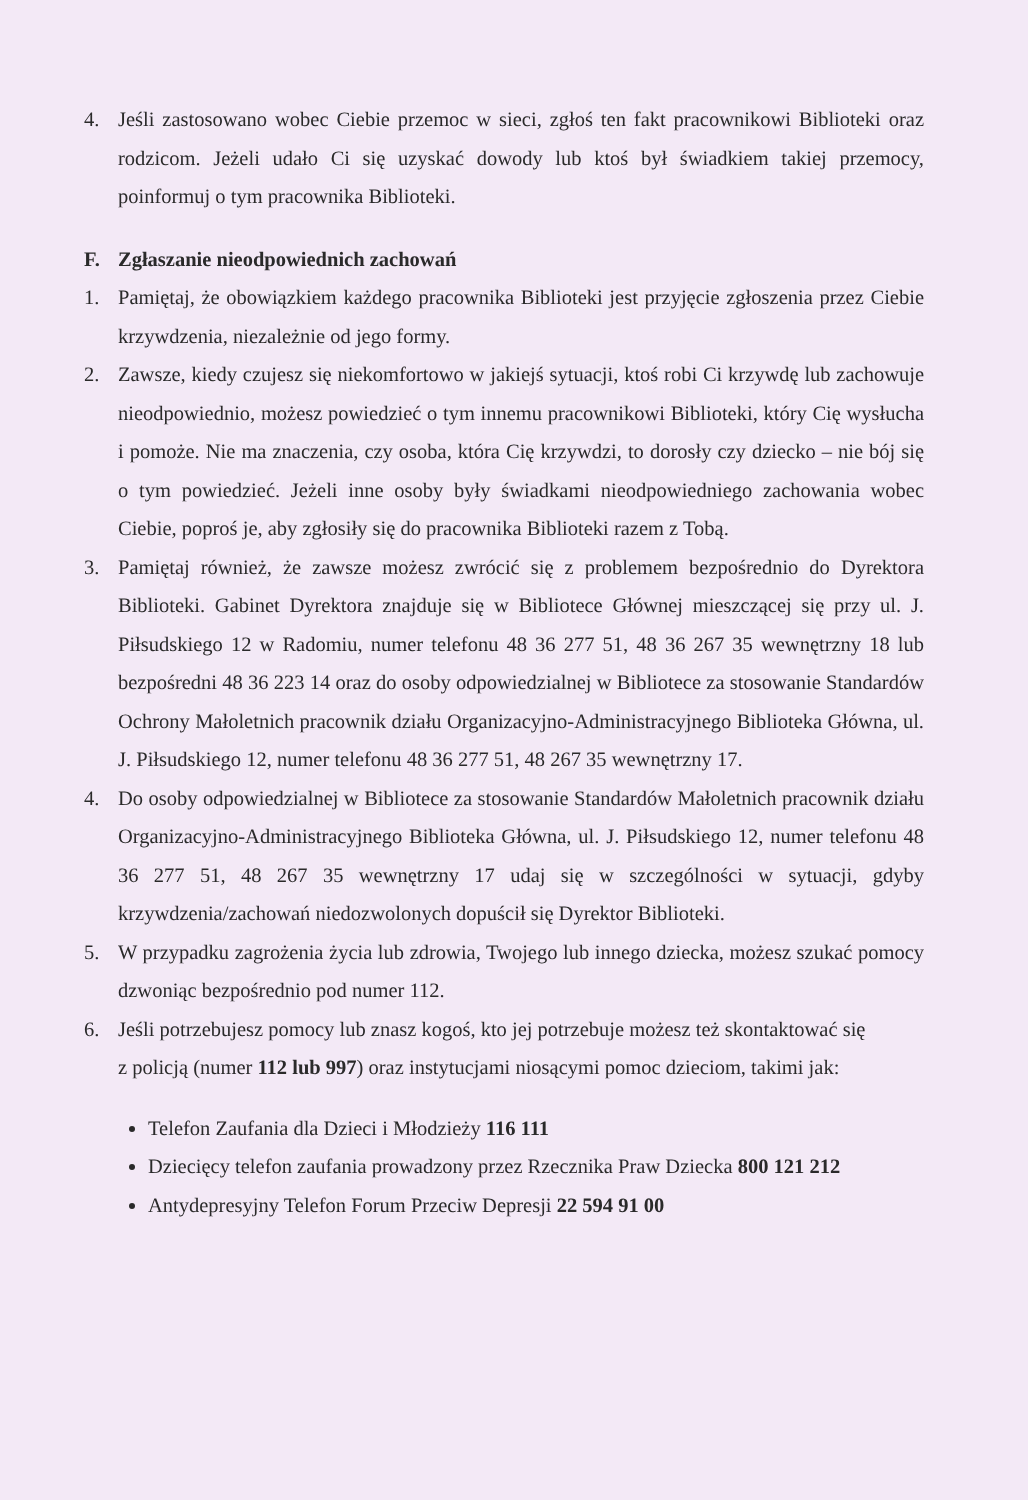4. Jeśli zastosowano wobec Ciebie przemoc w sieci, zgłoś ten fakt pracownikowi Biblioteki oraz rodzicom. Jeżeli udało Ci się uzyskać dowody lub ktoś był świadkiem takiej przemocy, poinformuj o tym pracownika Biblioteki.
F. Zgłaszanie nieodpowiednich zachowań
1. Pamiętaj, że obowiązkiem każdego pracownika Biblioteki jest przyjęcie zgłoszenia przez Ciebie krzywdzenia, niezależnie od jego formy.
2. Zawsze, kiedy czujesz się niekomfortowo w jakiejś sytuacji, ktoś robi Ci krzywdę lub zachowuje nieodpowiednio, możesz powiedzieć o tym innemu pracownikowi Biblioteki, który Cię wysłucha i pomoże. Nie ma znaczenia, czy osoba, która Cię krzywdzi, to dorosły czy dziecko – nie bój się o tym powiedzieć. Jeżeli inne osoby były świadkami nieodpowiedniego zachowania wobec Ciebie, poproś je, aby zgłosiły się do pracownika Biblioteki razem z Tobą.
3. Pamiętaj również, że zawsze możesz zwrócić się z problemem bezpośrednio do Dyrektora Biblioteki. Gabinet Dyrektora znajduje się w Bibliotece Głównej mieszczącej się przy ul. J. Piłsudskiego 12 w Radomiu, numer telefonu 48 36 277 51, 48 36 267 35 wewnętrzny 18 lub bezpośredni 48 36 223 14 oraz do osoby odpowiedzialnej w Bibliotece za stosowanie Standardów Ochrony Małoletnich pracownik działu Organizacyjno-Administracyjnego Biblioteka Główna, ul. J. Piłsudskiego 12, numer telefonu 48 36 277 51, 48 267 35 wewnętrzny 17.
4. Do osoby odpowiedzialnej w Bibliotece za stosowanie Standardów Małoletnich pracownik działu Organizacyjno-Administracyjnego Biblioteka Główna, ul. J. Piłsudskiego 12, numer telefonu 48 36 277 51, 48 267 35 wewnętrzny 17 udaj się w szczególności w sytuacji, gdyby krzywdzenia/zachowań niedozwolonych dopuścił się Dyrektor Biblioteki.
5. W przypadku zagrożenia życia lub zdrowia, Twojego lub innego dziecka, możesz szukać pomocy dzwoniąc bezpośrednio pod numer 112.
6. Jeśli potrzebujesz pomocy lub znasz kogoś, kto jej potrzebuje możesz też skontaktować się
z policją (numer 112 lub 997) oraz instytucjami niosącymi pomoc dzieciom, takimi jak:
Telefon Zaufania dla Dzieci i Młodzieży 116 111
Dziecięcy telefon zaufania prowadzony przez Rzecznika Praw Dziecka 800 121 212
Antydepresyjny Telefon Forum Przeciw Depresji 22 594 91 00